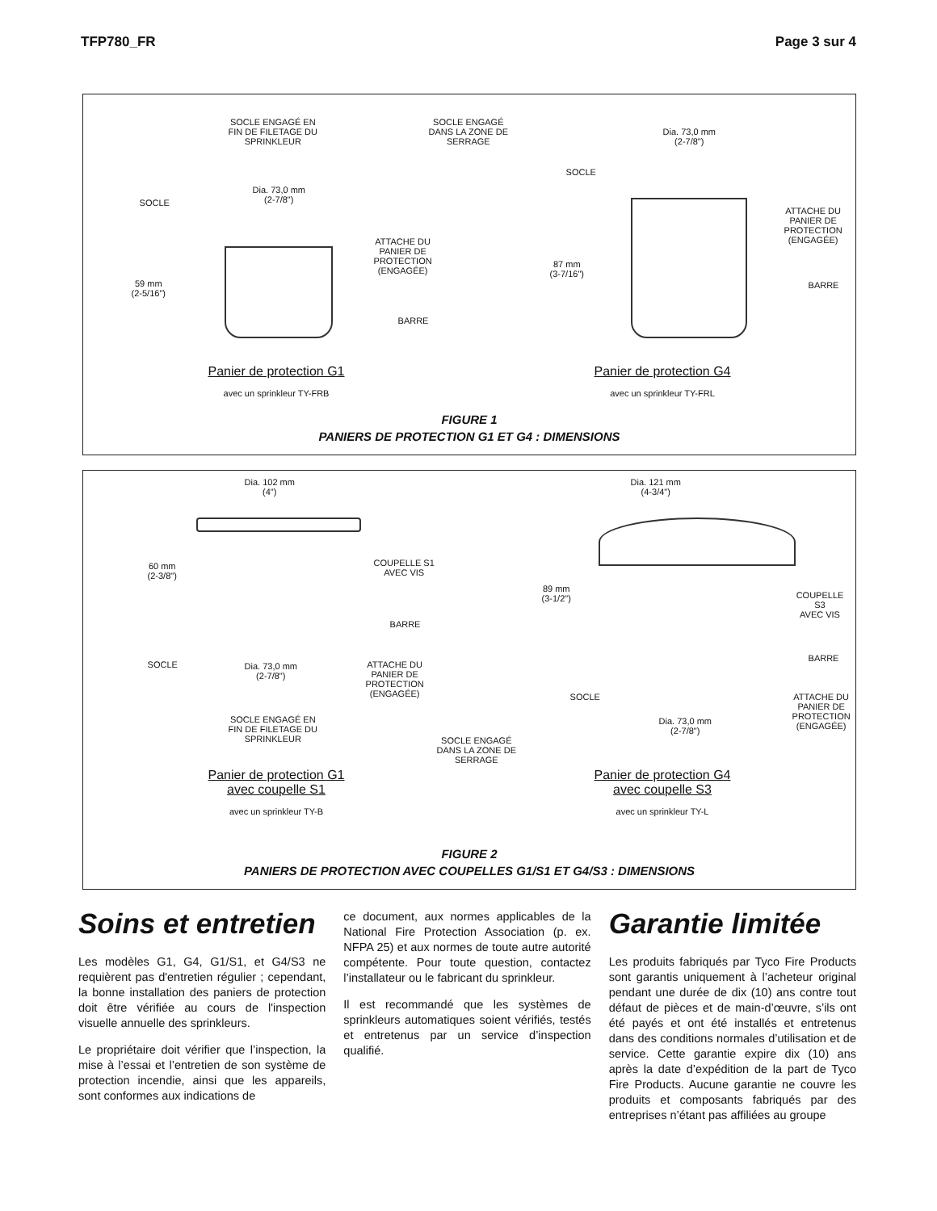TFP780_FR Page 3 sur 4
SOCLE ENGAGÉ EN
FIN DE FILETAGE DU
SPRINKLEUR
SOCLE
Dia. 73,0 mm
(2-7/8")
59 mm
(2-5/16")
ATTACHE DU
PANIER DE
PROTECTION
(ENGAGÉE)
BARRE
Panier de protection G1
avec un sprinkleur TY-FRB
SOCLE ENGAGÉ
DANS LA ZONE DE
SERRAGE
SOCLE
Dia. 73,0 mm
(2-7/8")
87 mm
(3-7/16")
ATTACHE DU
PANIER DE
PROTECTION
(ENGAGÉE)
BARRE
Panier de protection G4
avec un sprinkleur TY-FRL
FIGURE 1
PANIERS DE PROTECTION G1 ET G4 : DIMENSIONS
Dia. 102 mm
(4")
60 mm
(2-3/8")
COUPELLE S1
AVEC VIS
BARRE
SOCLE
Dia. 73,0 mm
(2-7/8")
ATTACHE DU
PANIER DE
PROTECTION
(ENGAGÉE)
SOCLE ENGAGÉ EN
FIN DE FILETAGE DU
SPRINKLEUR
Panier de protection G1
avec coupelle S1
avec un sprinkleur TY-B
Dia. 121 mm
(4-3/4")
89 mm
(3-1/2")
COUPELLE S3
AVEC VIS
BARRE
SOCLE
Dia. 73,0 mm
(2-7/8")
ATTACHE DU
PANIER DE
PROTECTION
(ENGAGÉE)
SOCLE ENGAGÉ
DANS LA ZONE DE
SERRAGE
Panier de protection G4
avec coupelle S3
avec un sprinkleur TY-L
FIGURE 2
PANIERS DE PROTECTION AVEC COUPELLES G1/S1 ET G4/S3 : DIMENSIONS
Soins et entretien
Les modèles G1, G4, G1/S1, et G4/S3 ne requièrent pas d'entretien régulier ; cependant, la bonne installation des paniers de protection doit être vérifiée au cours de l'inspection visuelle annuelle des sprinkleurs.
Le propriétaire doit vérifier que l’inspection, la mise à l’essai et l’entretien de son système de protection incendie, ainsi que les appareils, sont conformes aux indications de
ce document, aux normes applicables de la National Fire Protection Association (p. ex. NFPA 25) et aux normes de toute autre autorité compétente. Pour toute question, contactez l’installateur ou le fabricant du sprinkleur.
Il est recommandé que les systèmes de sprinkleurs automatiques soient vérifiés, testés et entretenus par un service d’inspection qualifié.
Garantie limitée
Les produits fabriqués par Tyco Fire Products sont garantis uniquement à l’acheteur original pendant une durée de dix (10) ans contre tout défaut de pièces et de main-d’œuvre, s’ils ont été payés et ont été installés et entretenus dans des conditions normales d’utilisation et de service. Cette garantie expire dix (10) ans après la date d’expédition de la part de Tyco Fire Products. Aucune garantie ne couvre les produits et composants fabriqués par des entreprises n’étant pas affiliées au groupe